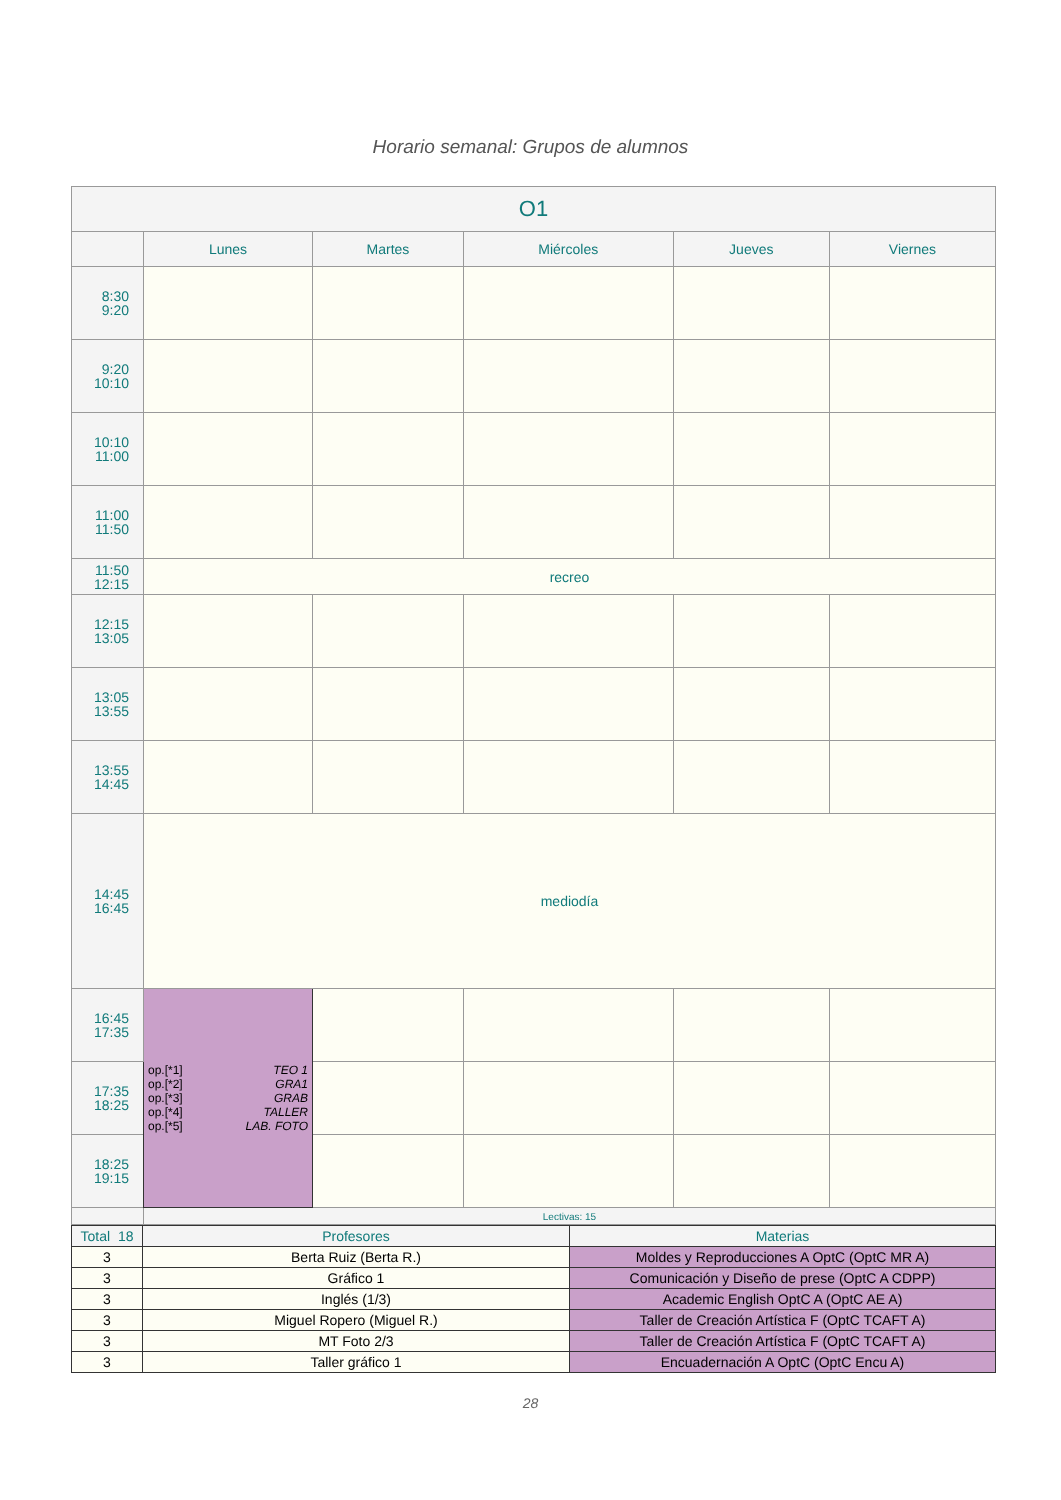Horario semanal: Grupos de alumnos
| O1 | | | | | |
| | Lunes | Martes | Miércoles | Jueves | Viernes |
| 8:30 9:20 | | | | | |
| 9:20 10:10 | | | | | |
| 10:10 11:00 | | | | | |
| 11:00 11:50 | | | | | |
| 11:50 12:15 | recreo | | | | |
| 12:15 13:05 | | | | | |
| 13:05 13:55 | | | | | |
| 13:55 14:45 | | | | | |
| 14:45 16:45 | mediodía | | | | |
| 16:45 17:35 | op.[*1] TEO 1 op.[*2] GRA1 op.[*3] GRAB op.[*4] TALLER op.[*5] LAB. FOTO | | | | |
| 17:35 18:25 | | | | | |
| 18:25 19:15 | | | | | |
| | Lectivas: 15 | | | | |
| Total 18 | Profesores | Materias |
| 3 | Berta Ruiz (Berta R.) | Moldes y Reproducciones A OptC (OptC MR A) |
| 3 | Gráfico 1 | Comunicación y Diseño de prese (OptC A CDPP) |
| 3 | Inglés (1/3) | Academic English OptC A (OptC AE A) |
| 3 | Miguel Ropero (Miguel R.) | Taller de Creación Artística F (OptC TCAFT A) |
| 3 | MT Foto 2/3 | Taller de Creación Artística F (OptC TCAFT A) |
| 3 | Taller gráfico 1 | Encuadernación A OptC (OptC Encu A) |
28